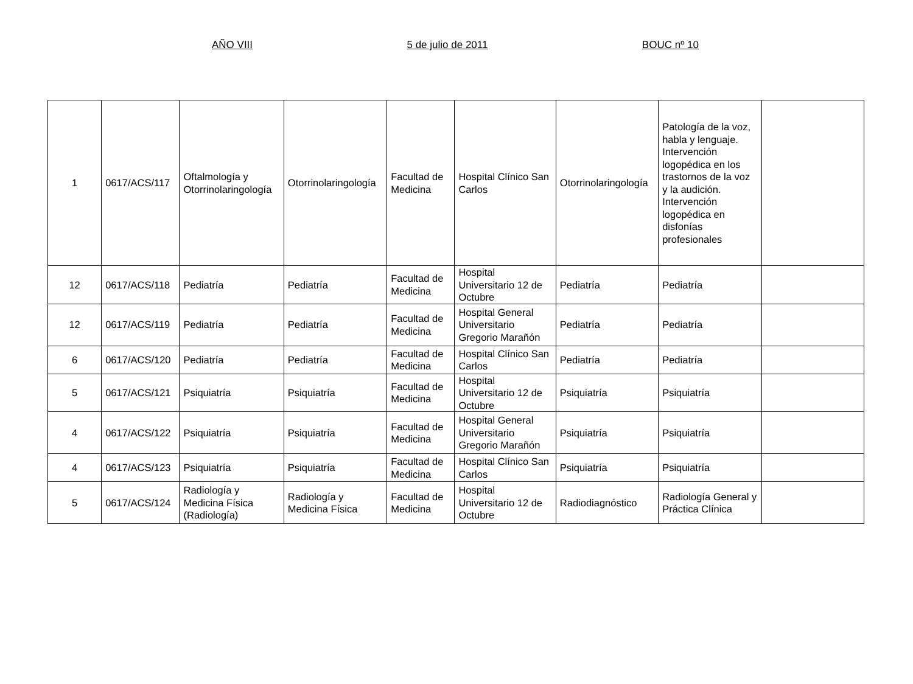AÑO VIII 5 de julio de 2011 BOUC nº 10
| 1 | 0617/ACS/117 | Oftalmología y Otorrinolaringología | Otorrinolaringología | Facultad de Medicina | Hospital Clínico San Carlos | Otorrinolaringología | Patología de la voz, habla y lenguaje. Intervención logopédica en los trastornos de la voz y la audición. Intervención logopédica en disfonías profesionales | |
| 12 | 0617/ACS/118 | Pediatría | Pediatría | Facultad de Medicina | Hospital Universitario 12 de Octubre | Pediatría | Pediatría | |
| 12 | 0617/ACS/119 | Pediatría | Pediatría | Facultad de Medicina | Hospital General Universitario Gregorio Marañón | Pediatría | Pediatría | |
| 6 | 0617/ACS/120 | Pediatría | Pediatría | Facultad de Medicina | Hospital Clínico San Carlos | Pediatría | Pediatría | |
| 5 | 0617/ACS/121 | Psiquiatría | Psiquiatría | Facultad de Medicina | Hospital Universitario 12 de Octubre | Psiquiatría | Psiquiatría | |
| 4 | 0617/ACS/122 | Psiquiatría | Psiquiatría | Facultad de Medicina | Hospital General Universitario Gregorio Marañón | Psiquiatría | Psiquiatría | |
| 4 | 0617/ACS/123 | Psiquiatría | Psiquiatría | Facultad de Medicina | Hospital Clínico San Carlos | Psiquiatría | Psiquiatría | |
| 5 | 0617/ACS/124 | Radiología y Medicina Física (Radiología) | Radiología y Medicina Física | Facultad de Medicina | Hospital Universitario 12 de Octubre | Radiodiagnóstico | Radiología General y Práctica Clínica | |